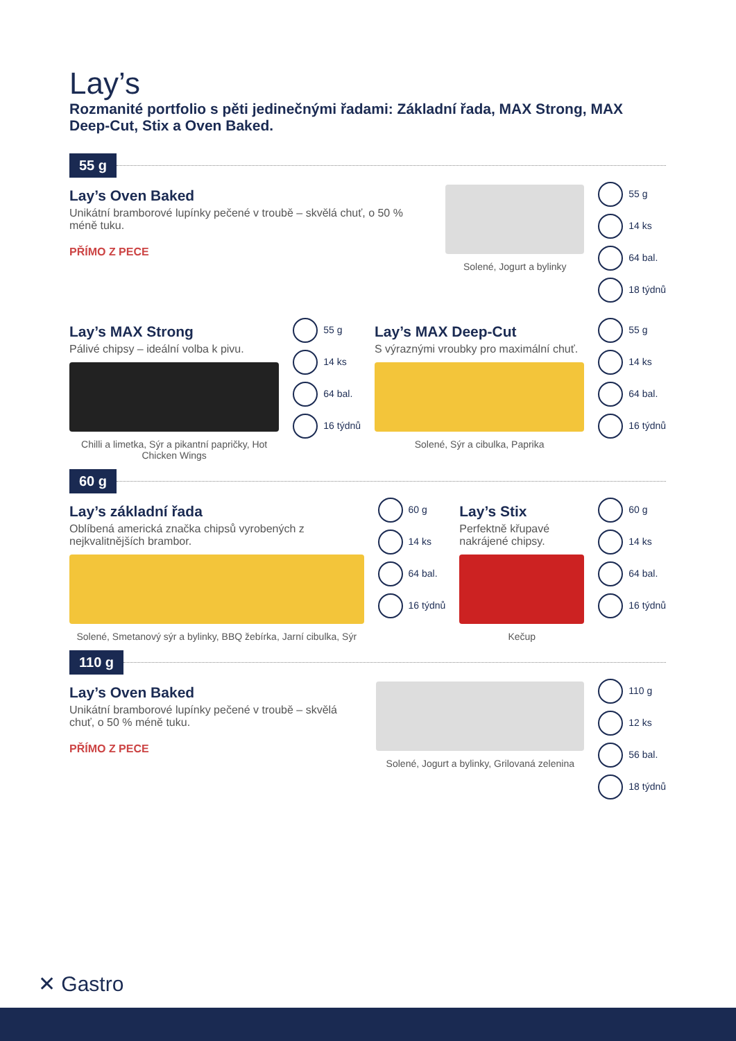Lay’s
Rozmanité portfolio s pěti jedinečnými řadami: Základní řada, MAX Strong, MAX Deep-Cut, Stix a Oven Baked.
55 g
Lay’s Oven Baked
Unikátní bramborové lupínky pečené v troubě – skvělá chuť, o 50 % méně tuku.
PŘÍMO Z PECE
Solené, Jogurt a bylinky
55 g
14 ks
64 bal.
18 týdnů
Lay’s MAX Strong
Pálivé chipsy – ideální volba k pivu.
Chilli a limetka, Sýr a pikantní papričky, Hot Chicken Wings
55 g
14 ks
64 bal.
16 týdnů
Lay’s MAX Deep-Cut
S výraznými vroubky pro maximální chuť.
Solené, Sýr a cibulka, Paprika
55 g
14 ks
64 bal.
16 týdnů
60 g
Lay’s základní řada
Oblíbená americká značka chipsů vyrobených z nejkvalitnějších brambor.
Solené, Smetanový sýr a bylinky, BBQ žebírka, Jarní cibulka, Sýr
60 g
14 ks
64 bal.
16 týdnů
Lay’s Stix
Perfektně křupavé nakrájené chipsy.
Kečup
60 g
14 ks
64 bal.
16 týdnů
110 g
Lay’s Oven Baked
Unikátní bramborové lupínky pečené v troubě – skvělá chuť, o 50 % méně tuku.
PŘÍMO Z PECE
Solené, Jogurt a bylinky, Grilovaná zelenina
110 g
12 ks
56 bal.
18 týdnů
✕ Gastro